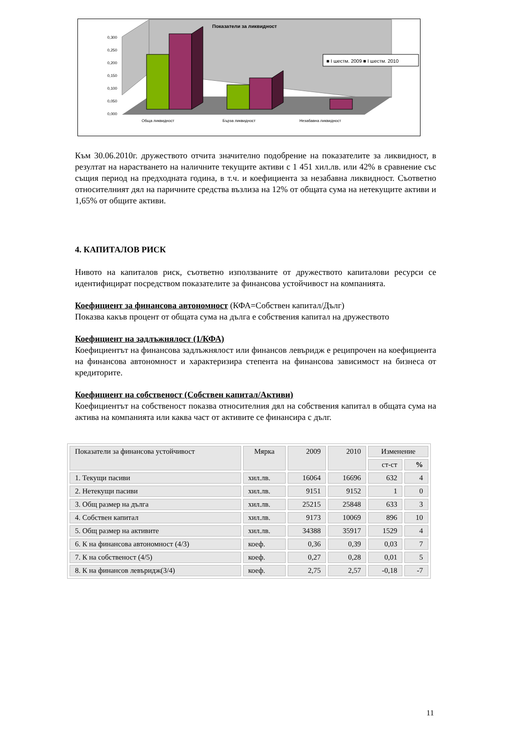Показатели за ликвидност
■ I шестм. 2009 ■ I шестм. 2010
0,300
0,250
0,200
0,150
0,100
0,050
0,000
Обща ликвидност
Бърза ликвидност
Незабавна ликвидност
Към 30.06.2010г. дружеството отчита значително подобрение на показателите за ликвидност, в резултат на нарастването на наличните текущите активи с 1 451 хил.лв. или 42% в сравнение със същия период на предходната година, в т.ч. и коефициента за незабавна ликвидност. Съответно относителният дял на паричните средства възлиза на 12% от общата сума на нетекущите активи и 1,65% от общите активи.
4. КАПИТАЛОВ РИСК
Нивото на капиталов риск, съответно използваните от дружеството капиталови ресурси се идентифицират посредством показателите за финансова устойчивост на компанията.
Коефициент за финансова автономност (КФА=Собствен капитал/Дълг)
Показва какъв процент от общата сума на дълга е собствения капитал на дружеството
Коефициент на задлъжнялост (1/КФА)
Коефициентът на финансова задлъжнялост или финансов левъридж е реципрочен на коефициента на финансова автономност и характеризира степента на финансова зависимост на бизнеса от кредиторите.
Коефициент на собственост (Собствен капитал/Активи)
Коефициентът на собственост показва относителния дял на собствения капитал в общата сума на актива на компанията или каква част от активите се финансира с дълг.
| Показатели за финансова устойчивост | Мярка | 2009 | 2010 | Изменение | |
| --- | --- | --- | --- | --- | --- |
| | | | | ст-ст | % |
| 1. Текущи пасиви | хил.лв. | 16064 | 16696 | 632 | 4 |
| 2. Нетекущи пасиви | хил.лв. | 9151 | 9152 | 1 | 0 |
| 3. Общ размер на дълга | хил.лв. | 25215 | 25848 | 633 | 3 |
| 4. Собствен капитал | хил.лв. | 9173 | 10069 | 896 | 10 |
| 5. Общ размер на активите | хил.лв. | 34388 | 35917 | 1529 | 4 |
| 6. К на финансова автономност (4/3) | коеф. | 0,36 | 0,39 | 0,03 | 7 |
| 7. К на собственост (4/5) | коеф. | 0,27 | 0,28 | 0,01 | 5 |
| 8. К на финансов левъридж(3/4) | коеф. | 2,75 | 2,57 | -0,18 | -7 |
11